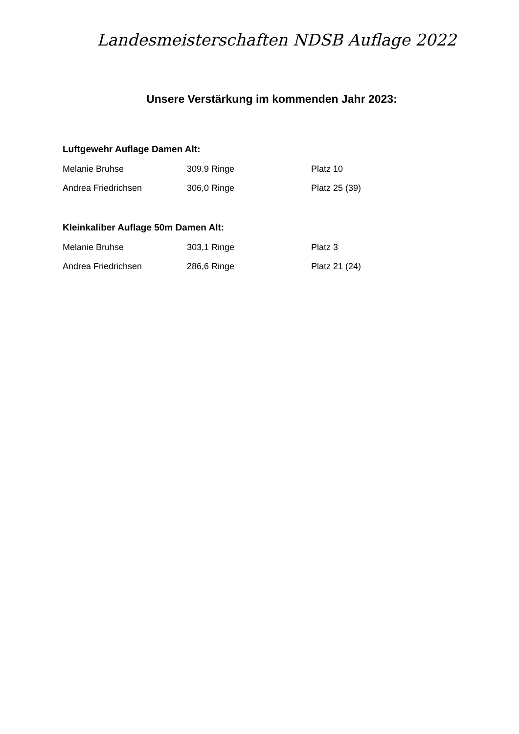Landesmeisterschaften NDSB Auflage 2022
Unsere Verstärkung im kommenden Jahr 2023:
Luftgewehr Auflage Damen Alt:
Melanie Bruhse 309.9 Ringe Platz 10
Andrea Friedrichsen 306,0 Ringe Platz 25 (39)
Kleinkaliber Auflage 50m Damen Alt:
Melanie Bruhse 303,1 Ringe Platz 3
Andrea Friedrichsen 286,6 Ringe Platz 21 (24)